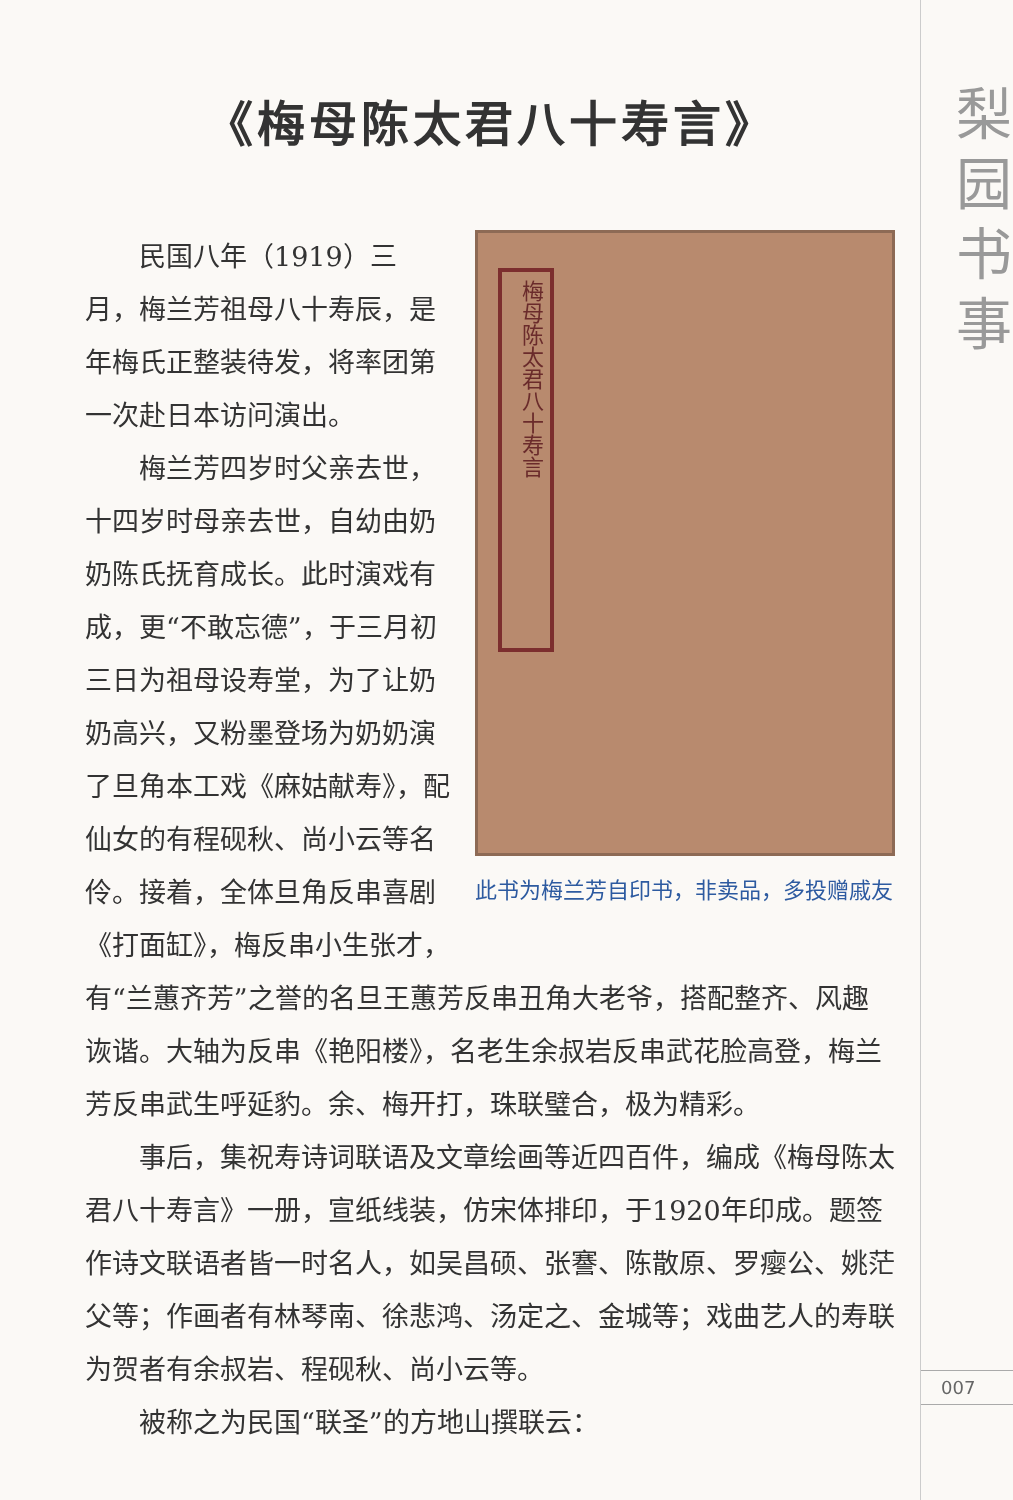《梅母陈太君八十寿言》
梅母陈太君八十寿言
此书为梅兰芳自印书，非卖品，多投赠戚友
民国八年（1919）三月，梅兰芳祖母八十寿辰，是年梅氏正整装待发，将率团第一次赴日本访问演出。
梅兰芳四岁时父亲去世，十四岁时母亲去世，自幼由奶奶陈氏抚育成长。此时演戏有成，更“不敢忘德”，于三月初三日为祖母设寿堂，为了让奶奶高兴，又粉墨登场为奶奶演了旦角本工戏《麻姑献寿》，配仙女的有程砚秋、尚小云等名伶。接着，全体旦角反串喜剧《打面缸》，梅反串小生张才，有“兰蕙齐芳”之誉的名旦王蕙芳反串丑角大老爷，搭配整齐、风趣诙谐。大轴为反串《艳阳楼》，名老生余叔岩反串武花脸高登，梅兰芳反串武生呼延豹。余、梅开打，珠联璧合，极为精彩。
事后，集祝寿诗词联语及文章绘画等近四百件，编成《梅母陈太君八十寿言》一册，宣纸线装，仿宋体排印，于1920年印成。题签作诗文联语者皆一时名人，如吴昌硕、张謇、陈散原、罗瘿公、姚茫父等；作画者有林琴南、徐悲鸿、汤定之、金城等；戏曲艺人的寿联为贺者有余叔岩、程砚秋、尚小云等。
被称之为民国“联圣”的方地山撰联云：
梨园书事
007